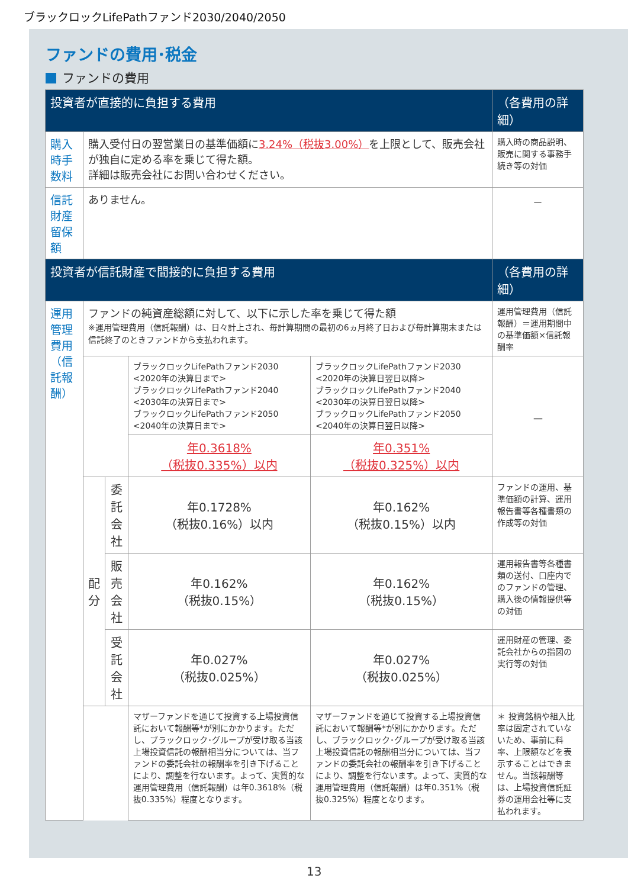ブラックロックLifePathファンド2030/2040/2050
ファンドの費用･税金
ファンドの費用
| 投資者が直接的に負担する費用 | | | | | | （各費用の詳細） | |
| --- | --- | --- | --- | --- | --- | --- | --- |
| 購入時手数料 | 購入受付日の翌営業日の基準価額に 3.24%（税抜3.00%） を上限として、販売会社が独自に定める率を乗じて得た額。 詳細は販売会社にお問い合わせください。 | | | | | 購入時の商品説明、販売に関する事務手続き等の対価 | |
| 信託財産留保額 | ありません。 | | | | | － | |
| 投資者が信託財産で間接的に負担する費用 | | | | | | （各費用の詳細） | |
| 運用管理費用 （信託報酬） | ファンドの純資産総額に対して、以下に示した率を乗じて得た額 ※運用管理費用（信託報酬）は、日々計上され、毎計算期間の最初の6ヵ月終了日および毎計算期末または信託終了のときファンドから支払われます。 | | | | | 運用管理費用（信託報酬）＝運用期間中の基準価額×信託報酬率 | |
| | | | | ブラックロックLifePathファンド2030 <2020年の決算日まで> ブラックロックLifePathファンド2040 <2030年の決算日まで> ブラックロックLifePathファンド2050 <2040年の決算日まで> | ブラックロックLifePathファンド2030 <2020年の決算日翌日以降> ブラックロックLifePathファンド2040 <2030年の決算日翌日以降> ブラックロックLifePathファンド2050 <2040年の決算日翌日以降> | － | |
| | | | | | 年0.3618% （税抜0.335%）以内 | | 年0.351% （税抜0.325%）以内 |
| | 配 分 | 委託 会社 | 年0.1728% （税抜0.16%）以内 | | 年0.162% （税抜0.15%）以内 | ファンドの運用、基準価額の計算、運用報告書等各種書類の作成等の対価 | |
| | | 販売 会社 | 年0.162% （税抜0.15%） | | 年0.162% （税抜0.15%） | 運用報告書等各種書類の送付、口座内でのファンドの管理、購入後の情報提供等の対価 | |
| | | 受託 会社 | 年0.027% （税抜0.025%） | | 年0.027% （税抜0.025%） | 運用財産の管理、委託会社からの指図の実行等の対価 | |
| | | | マザーファンドを通じて投資する上場投資信託において報酬等*が別にかかります。ただし、ブラックロック･グループが受け取る当該上場投資信託の報酬相当分については、当ファンドの委託会社の報酬率を引き下げることにより、調整を行ないます。よって、実質的な運用管理費用（信託報酬）は年0.3618%（税抜0.335%）程度となります。 | | マザーファンドを通じて投資する上場投資信託において報酬等*が別にかかります。ただし、ブラックロック･グループが受け取る当該上場投資信託の報酬相当分については、当ファンドの委託会社の報酬率を引き下げることにより、調整を行ないます。よって、実質的な運用管理費用（信託報酬）は年0.351%（税抜0.325%）程度となります。 | ＊ 投資銘柄や組入比率は固定されていないため、事前に料率、上限額などを表示することはできません。当該報酬等は、上場投資信託証券の運用会社等に支払われます。 | |
13